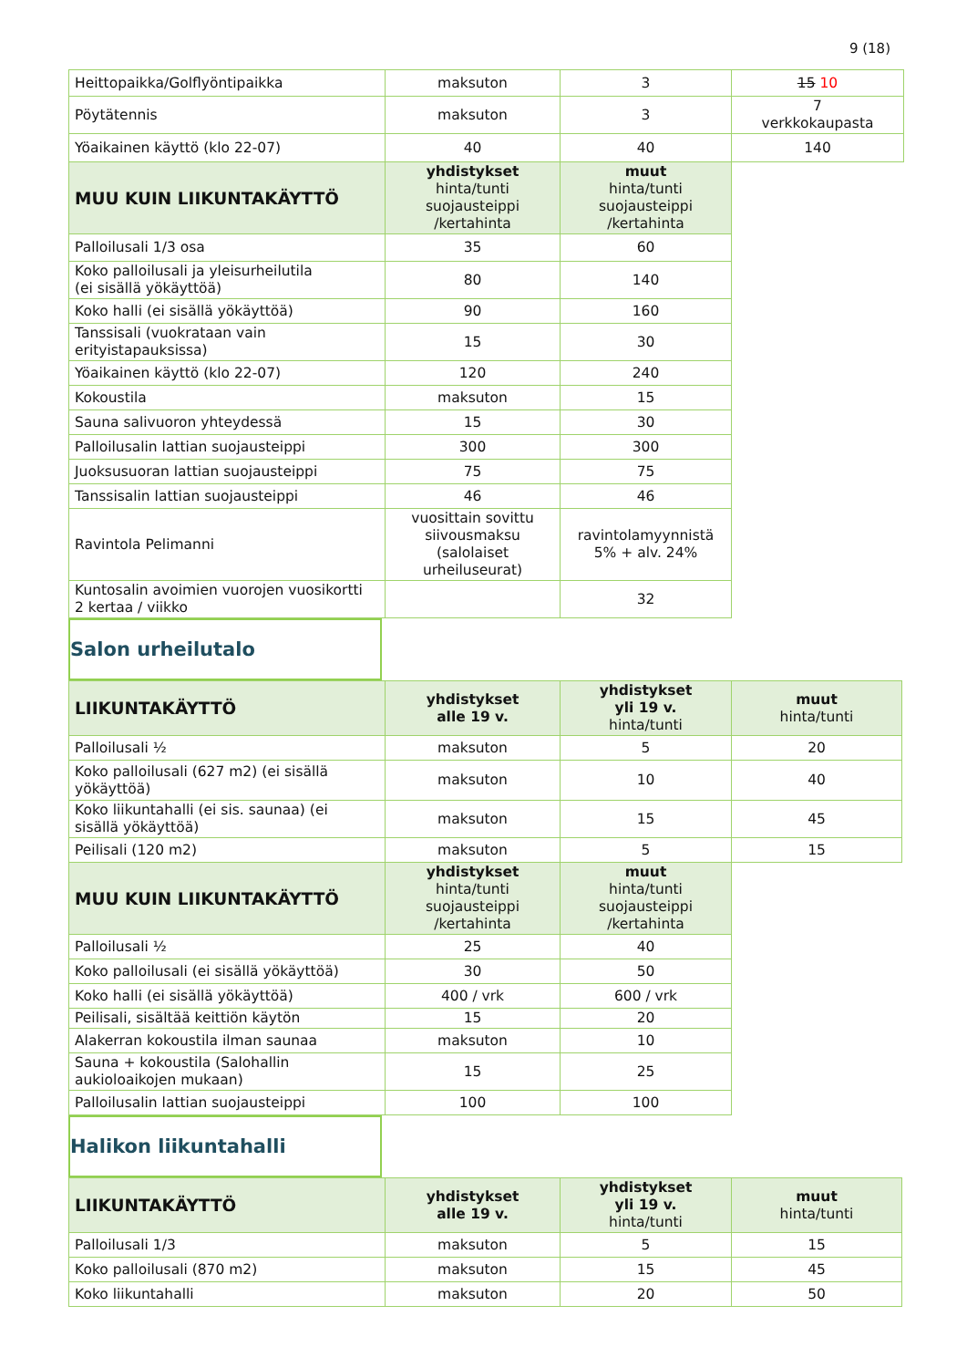9 (18)
| Heittopaikka/Golflyöntipaikka | maksuton | 3 | 15 10 |
| Pöytätennis | maksuton | 3 | 7 verkkokaupasta |
| Yöaikainen käyttö (klo 22-07) | 40 | 40 | 140 |
| MUU KUIN LIIKUNTAKÄYTTÖ | yhdistykset hinta/tunti suojausteippi /kertahinta | muut hinta/tunti suojausteippi /kertahinta | |
| Palloilusali 1/3 osa | 35 | 60 | |
| Koko palloilusali ja yleisurheilutila (ei sisällä yökäyttöä) | 80 | 140 | |
| Koko halli (ei sisällä yökäyttöä) | 90 | 160 | |
| Tanssisali (vuokrataan vain erityistapauksissa) | 15 | 30 | |
| Yöaikainen käyttö (klo 22-07) | 120 | 240 | |
| Kokoustila | maksuton | 15 | |
| Sauna salivuoron yhteydessä | 15 | 30 | |
| Palloilusalin lattian suojausteippi | 300 | 300 | |
| Juoksusuoran lattian suojausteippi | 75 | 75 | |
| Tanssisalin lattian suojausteippi | 46 | 46 | |
| Ravintola Pelimanni | vuosittain sovittu siivousmaksu (salolaiset urheiluseurat) | ravintolamyynnistä 5% + alv. 24% | |
| Kuntosalin avoimien vuorojen vuosikortti 2 kertaa / viikko | | 32 | |
Salon urheilutalo
| LIIKUNTAKÄYTTÖ | yhdistykset alle 19 v. | yhdistykset yli 19 v. hinta/tunti | muut hinta/tunti |
| --- | --- | --- | --- |
| Palloilusali ½ | maksuton | 5 | 20 |
| Koko palloilusali (627 m2) (ei sisällä yökäyttöä) | maksuton | 10 | 40 |
| Koko liikuntahalli (ei sis. saunaa) (ei sisällä yökäyttöä) | maksuton | 15 | 45 |
| Peilisali (120 m2) | maksuton | 5 | 15 |
| MUU KUIN LIIKUNTAKÄYTTÖ | yhdistykset hinta/tunti suojausteippi /kertahinta | muut hinta/tunti suojausteippi /kertahinta | |
| Palloilusali ½ | 25 | 40 | |
| Koko palloilusali (ei sisällä yökäyttöä) | 30 | 50 | |
| Koko halli (ei sisällä yökäyttöä) | 400 / vrk | 600 / vrk | |
| Peilisali, sisältää keittiön käytön | 15 | 20 | |
| Alakerran kokoustila ilman saunaa | maksuton | 10 | |
| Sauna + kokoustila (Salohallin aukioloaikojen mukaan) | 15 | 25 | |
| Palloilusalin lattian suojausteippi | 100 | 100 | |
Halikon liikuntahalli
| LIIKUNTAKÄYTTÖ | yhdistykset alle 19 v. | yhdistykset yli 19 v. hinta/tunti | muut hinta/tunti |
| --- | --- | --- | --- |
| Palloilusali 1/3 | maksuton | 5 | 15 |
| Koko palloilusali (870 m2) | maksuton | 15 | 45 |
| Koko liikuntahalli | maksuton | 20 | 50 |